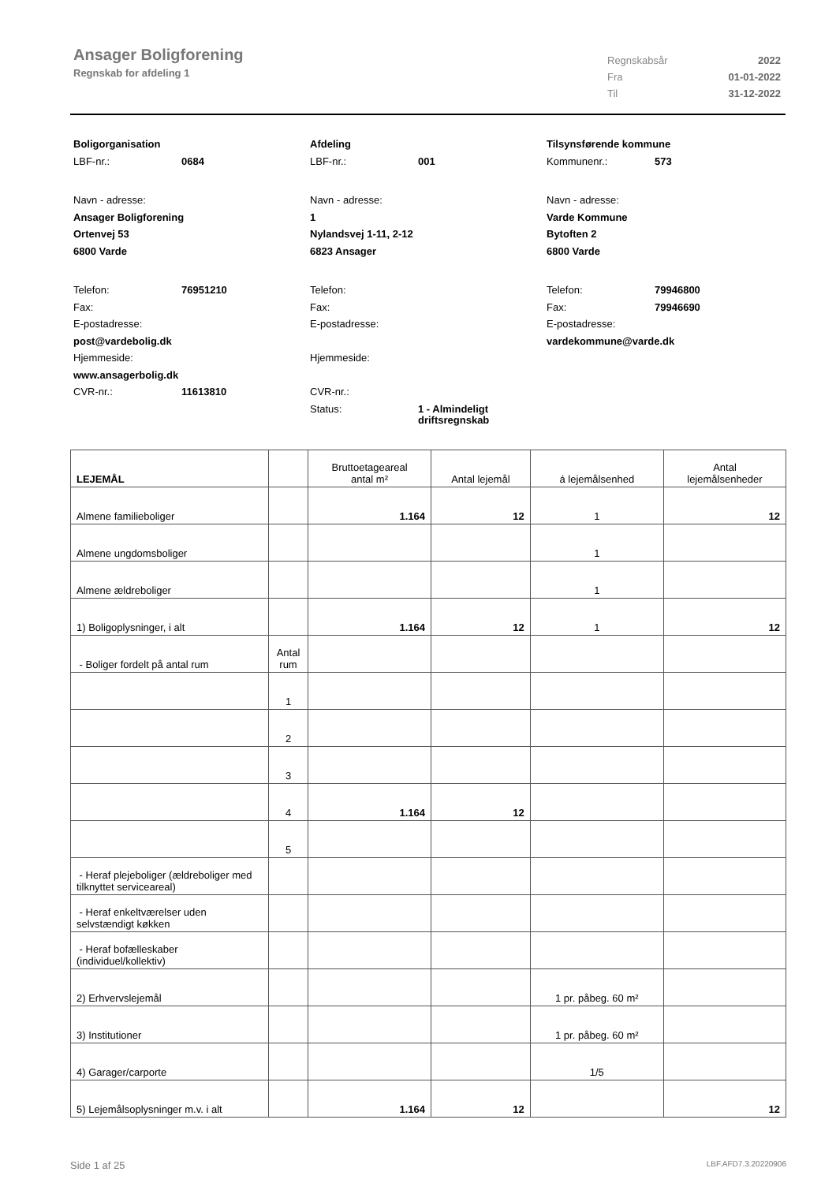Ansager Boligforening
Regnskab for afdeling 1
Regnskabsår 2022
Fra 01-01-2022
Til 31-12-2022
Boligorganisation
LBF-nr.: 0684
Navn - adresse:
Ansager Boligforening
Ortenvej 53
6800 Varde
Telefon: 76951210
Fax:
E-postadresse:
post@vardebolig.dk
Hjemmeside:
www.ansagerbolig.dk
CVR-nr.: 11613810
Afdeling
LBF-nr.: 001
Navn - adresse:
1
Nylandsvej 1-11, 2-12
6823 Ansager
Telefon:
Fax:
E-postadresse:
Hjemmeside:
CVR-nr.:
Status: 1 - Almindeligt
driftsregnskab
Tilsynsførende kommune
Kommunenr.: 573
Navn - adresse:
Varde Kommune
Bytoften 2
6800 Varde
Telefon: 79946800
Fax: 79946690
E-postadresse:
vardekommune@varde.dk
| LEJEMÅL | | Bruttoetageareal antal m² | Antal lejemål | á lejemålsenhed | Antal lejemålsenheder |
| --- | --- | --- | --- | --- | --- |
| Almene familieboliger | | 1.164 | 12 | 1 | 12 |
| Almene ungdomsboliger | | | | 1 | |
| Almene ældreboliger | | | | 1 | |
| 1) Boligoplysninger, i alt | | 1.164 | 12 | 1 | 12 |
| - Boliger fordelt på antal rum | Antal rum | | | | |
| | 1 | | | | |
| | 2 | | | | |
| | 3 | | | | |
| | 4 | 1.164 | 12 | | |
| | 5 | | | | |
| - Heraf plejeboliger (ældreboliger med tilknyttet serviceareal) | | | | | |
| - Heraf enkeltværelser uden selvstændigt køkken | | | | | |
| - Heraf bofælleskaber (individuel/kollektiv) | | | | | |
| 2) Erhvervslejemål | | | | 1 pr. påbeg. 60 m² | |
| 3) Institutioner | | | | 1 pr. påbeg. 60 m² | |
| 4) Garager/carporte | | | | 1/5 | |
| 5) Lejemålsoplysninger m.v. i alt | | 1.164 | 12 | | 12 |
Side 1 af 25 LBF.AFD7.3.20220906